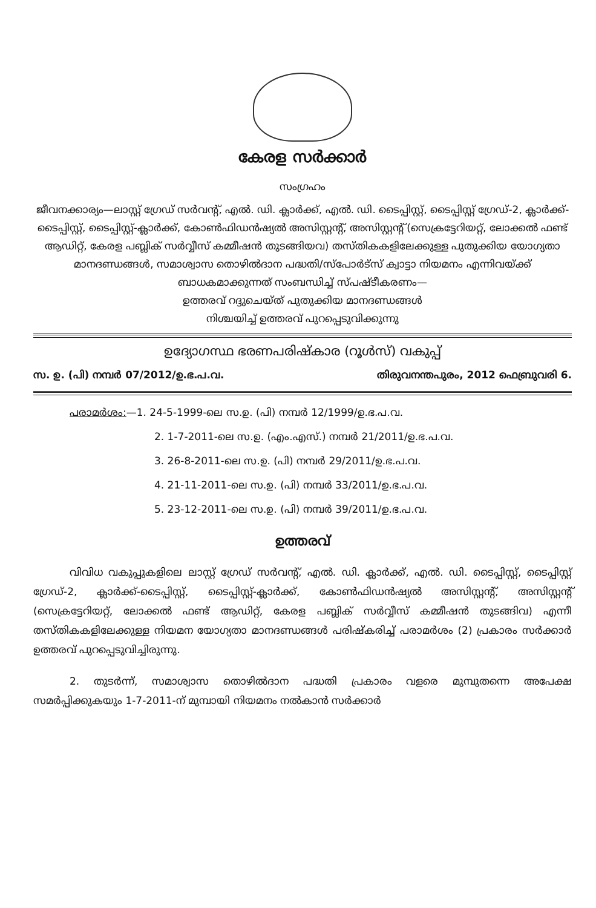കേരള സർക്കാർ
സംഗ്രഹം
ജീവനക്കാര്യം—ലാസ്റ്റ് ഗ്രേഡ് സർവന്റ്, എൽ. ഡി. ക്ലാർക്ക്, എൽ. ഡി. ടൈപ്പിസ്റ്റ്, ടൈപ്പിസ്റ്റ് ഗ്രേഡ്-2, ക്ലാർക്ക്-ടൈപ്പിസ്റ്റ്, ടൈപ്പിസ്റ്റ്-ക്ലാർക്ക്, കോൺഫിഡൻഷ്യൽ അസിസ്റ്റന്റ്, അസിസ്റ്റന്റ് (സെക്രട്ടേറിയറ്റ്, ലോക്കൽ ഫണ്ട് ആഡിറ്റ്, കേരള പബ്ലിക് സർവ്വീസ് കമ്മീഷൻ തുടങ്ങിയവ) തസ്തികകളിലേക്കുള്ള പുതുക്കിയ യോഗ്യതാ മാനദണ്ഡങ്ങൾ, സമാശ്വാസ തൊഴിൽദാന പദ്ധതി/സ്പോർട്സ് ക്വാട്ടാ നിയമനം എന്നിവയ്ക്ക് ബാധകമാക്കുന്നത് സംബന്ധിച്ച് സ്പഷ്ടീകരണം—
ഉത്തരവ് റദ്ദുചെയ്ത് പുതുക്കിയ മാനദണ്ഡങ്ങൾ
നിശ്ചയിച്ച് ഉത്തരവ് പുറപ്പെടുവിക്കുന്നു
ഉദ്യോഗസ്ഥ ഭരണപരിഷ്കാര (റൂൾസ്) വകുപ്പ്
സ. ഉ. (പി) നമ്പർ 07/2012/ഉ.ഭ.പ.വ. തിരുവനന്തപുരം, 2012 ഫെബ്രുവരി 6.
പരാമർശം:—1. 24-5-1999-ലെ സ.ഉ. (പി) നമ്പർ 12/1999/ഉ.ഭ.പ.വ.
2. 1-7-2011-ലെ സ.ഉ. (എം.എസ്.) നമ്പർ 21/2011/ഉ.ഭ.പ.വ.
3. 26-8-2011-ലെ സ.ഉ. (പി) നമ്പർ 29/2011/ഉ.ഭ.പ.വ.
4. 21-11-2011-ലെ സ.ഉ. (പി) നമ്പർ 33/2011/ഉ.ഭ.പ.വ.
5. 23-12-2011-ലെ സ.ഉ. (പി) നമ്പർ 39/2011/ഉ.ഭ.പ.വ.
ഉത്തരവ്
വിവിധ വകുപ്പുകളിലെ ലാസ്റ്റ് ഗ്രേഡ് സർവന്റ്, എൽ. ഡി. ക്ലാർക്ക്, എൽ. ഡി. ടൈപ്പിസ്റ്റ്, ടൈപ്പിസ്റ്റ് ഗ്രേഡ്-2, ക്ലാർക്ക്-ടൈപ്പിസ്റ്റ്, ടൈപ്പിസ്റ്റ്-ക്ലാർക്ക്, കോൺഫിഡൻഷ്യൽ അസിസ്റ്റന്റ്, അസിസ്റ്റന്റ് (സെക്രട്ടേറിയറ്റ്, ലോക്കൽ ഫണ്ട് ആഡിറ്റ്, കേരള പബ്ലിക് സർവ്വീസ് കമ്മീഷൻ തുടങ്ങിവ) എന്നീ തസ്തികകളിലേക്കുള്ള നിയമന യോഗ്യതാ മാനദണ്ഡങ്ങൾ പരിഷ്കരിച്ച് പരാമർശം (2) പ്രകാരം സർക്കാർ ഉത്തരവ് പുറപ്പെടുവിച്ചിരുന്നു.
2. തുടർന്ന്, സമാശ്വാസ തൊഴിൽദാന പദ്ധതി പ്രകാരം വളരെ മുമ്പുതന്നെ അപേക്ഷ സമർപ്പിക്കുകയും 1-7-2011-ന് മുമ്പായി നിയമനം നൽകാൻ സർക്കാർ